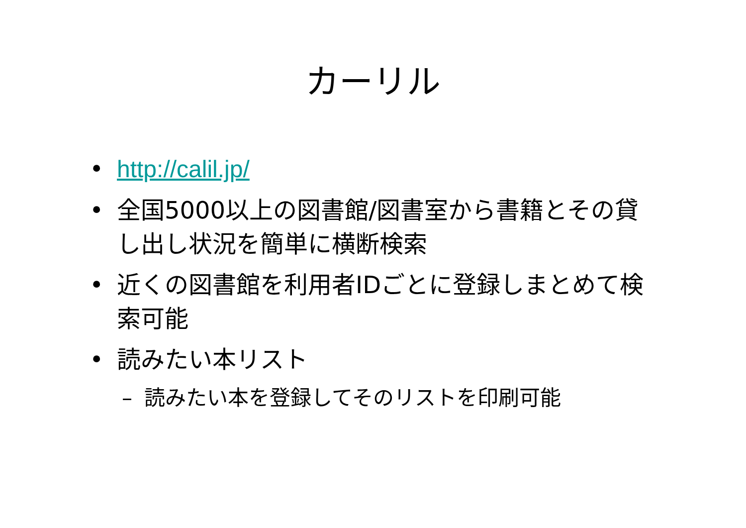カーリル
• http://calil.jp/
• 全国5000以上の図書館/図書室から書籍とその貸し出し状況を簡単に横断検索
• 近くの図書館を利用者IDごとに登録しまとめて検索可能
• 読みたい本リスト
– 読みたい本を登録してそのリストを印刷可能